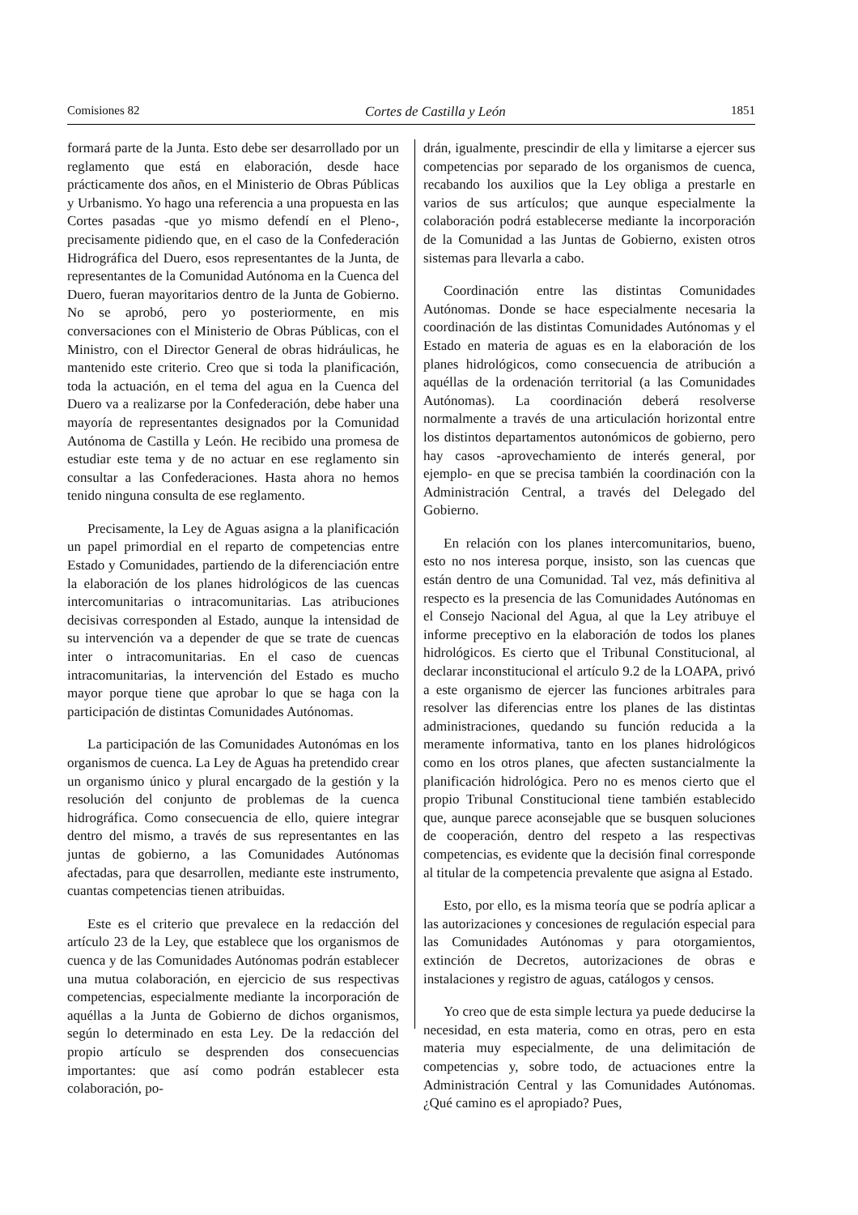Comisiones 82 Cortes de Castilla y León 1851
formará parte de la Junta. Esto debe ser desarrollado por un reglamento que está en elaboración, desde hace prácticamente dos años, en el Ministerio de Obras Públicas y Urbanismo. Yo hago una referencia a una propuesta en las Cortes pasadas -que yo mismo defendí en el Pleno-, precisamente pidiendo que, en el caso de la Confederación Hidrográfica del Duero, esos representantes de la Junta, de representantes de la Comunidad Autónoma en la Cuenca del Duero, fueran mayoritarios dentro de la Junta de Gobierno. No se aprobó, pero yo posteriormente, en mis conversaciones con el Ministerio de Obras Públicas, con el Ministro, con el Director General de obras hidráulicas, he mantenido este criterio. Creo que si toda la planificación, toda la actuación, en el tema del agua en la Cuenca del Duero va a realizarse por la Confederación, debe haber una mayoría de representantes designados por la Comunidad Autónoma de Castilla y León. He recibido una promesa de estudiar este tema y de no actuar en ese reglamento sin consultar a las Confederaciones. Hasta ahora no hemos tenido ninguna consulta de ese reglamento.
Precisamente, la Ley de Aguas asigna a la planificación un papel primordial en el reparto de competencias entre Estado y Comunidades, partiendo de la diferenciación entre la elaboración de los planes hidrológicos de las cuencas intercomunitarias o intracomunitarias. Las atribuciones decisivas corresponden al Estado, aunque la intensidad de su intervención va a depender de que se trate de cuencas inter o intracomunitarias. En el caso de cuencas intracomunitarias, la intervención del Estado es mucho mayor porque tiene que aprobar lo que se haga con la participación de distintas Comunidades Autónomas.
La participación de las Comunidades Autonómas en los organismos de cuenca. La Ley de Aguas ha pretendido crear un organismo único y plural encargado de la gestión y la resolución del conjunto de problemas de la cuenca hidrográfica. Como consecuencia de ello, quiere integrar dentro del mismo, a través de sus representantes en las juntas de gobierno, a las Comunidades Autónomas afectadas, para que desarrollen, mediante este instrumento, cuantas competencias tienen atribuidas.
Este es el criterio que prevalece en la redacción del artículo 23 de la Ley, que establece que los organismos de cuenca y de las Comunidades Autónomas podrán establecer una mutua colaboración, en ejercicio de sus respectivas competencias, especialmente mediante la incorporación de aquéllas a la Junta de Gobierno de dichos organismos, según lo determinado en esta Ley. De la redacción del propio artículo se desprenden dos consecuencias importantes: que así como podrán establecer esta colaboración, po-
drán, igualmente, prescindir de ella y limitarse a ejercer sus competencias por separado de los organismos de cuenca, recabando los auxilios que la Ley obliga a prestarle en varios de sus artículos; que aunque especialmente la colaboración podrá establecerse mediante la incorporación de la Comunidad a las Juntas de Gobierno, existen otros sistemas para llevarla a cabo.
Coordinación entre las distintas Comunidades Autónomas. Donde se hace especialmente necesaria la coordinación de las distintas Comunidades Autónomas y el Estado en materia de aguas es en la elaboración de los planes hidrológicos, como consecuencia de atribución a aquéllas de la ordenación territorial (a las Comunidades Autónomas). La coordinación deberá resolverse normalmente a través de una articulación horizontal entre los distintos departamentos autonómicos de gobierno, pero hay casos -aprovechamiento de interés general, por ejemplo- en que se precisa también la coordinación con la Administración Central, a través del Delegado del Gobierno.
En relación con los planes intercomunitarios, bueno, esto no nos interesa porque, insisto, son las cuencas que están dentro de una Comunidad. Tal vez, más definitiva al respecto es la presencia de las Comunidades Autónomas en el Consejo Nacional del Agua, al que la Ley atribuye el informe preceptivo en la elaboración de todos los planes hidrológicos. Es cierto que el Tribunal Constitucional, al declarar inconstitucional el artículo 9.2 de la LOAPA, privó a este organismo de ejercer las funciones arbitrales para resolver las diferencias entre los planes de las distintas administraciones, quedando su función reducida a la meramente informativa, tanto en los planes hidrológicos como en los otros planes, que afecten sustancialmente la planificación hidrológica. Pero no es menos cierto que el propio Tribunal Constitucional tiene también establecido que, aunque parece aconsejable que se busquen soluciones de cooperación, dentro del respeto a las respectivas competencias, es evidente que la decisión final corresponde al titular de la competencia prevalente que asigna al Estado.
Esto, por ello, es la misma teoría que se podría aplicar a las autorizaciones y concesiones de regulación especial para las Comunidades Autónomas y para otorgamientos, extinción de Decretos, autorizaciones de obras e instalaciones y registro de aguas, catálogos y censos.
Yo creo que de esta simple lectura ya puede deducirse la necesidad, en esta materia, como en otras, pero en esta materia muy especialmente, de una delimitación de competencias y, sobre todo, de actuaciones entre la Administración Central y las Comunidades Autónomas. ¿Qué camino es el apropiado? Pues,